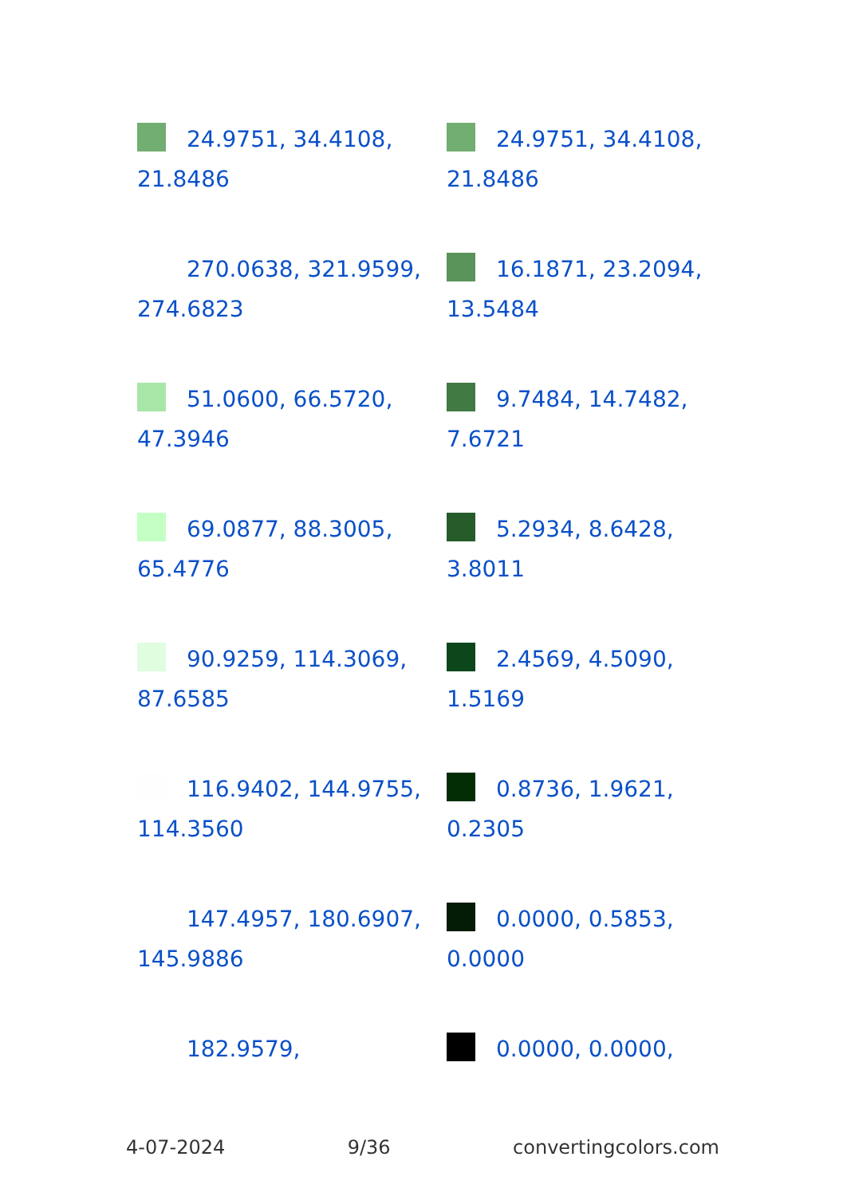24.9751, 34.4108, 21.8486
24.9751, 34.4108, 21.8486
270.0638, 321.9599, 274.6823
16.1871, 23.2094, 13.5484
51.0600, 66.5720, 47.3946
9.7484, 14.7482, 7.6721
69.0877, 88.3005, 65.4776
5.2934, 8.6428, 3.8011
90.9259, 114.3069, 87.6585
2.4569, 4.5090, 1.5169
116.9402, 144.9755, 114.3560
0.8736, 1.9621, 0.2305
147.4957, 180.6907, 145.9886
0.0000, 0.5853, 0.0000
182.9579,
0.0000, 0.0000,
4-07-2024 9/36 convertingcolors.com